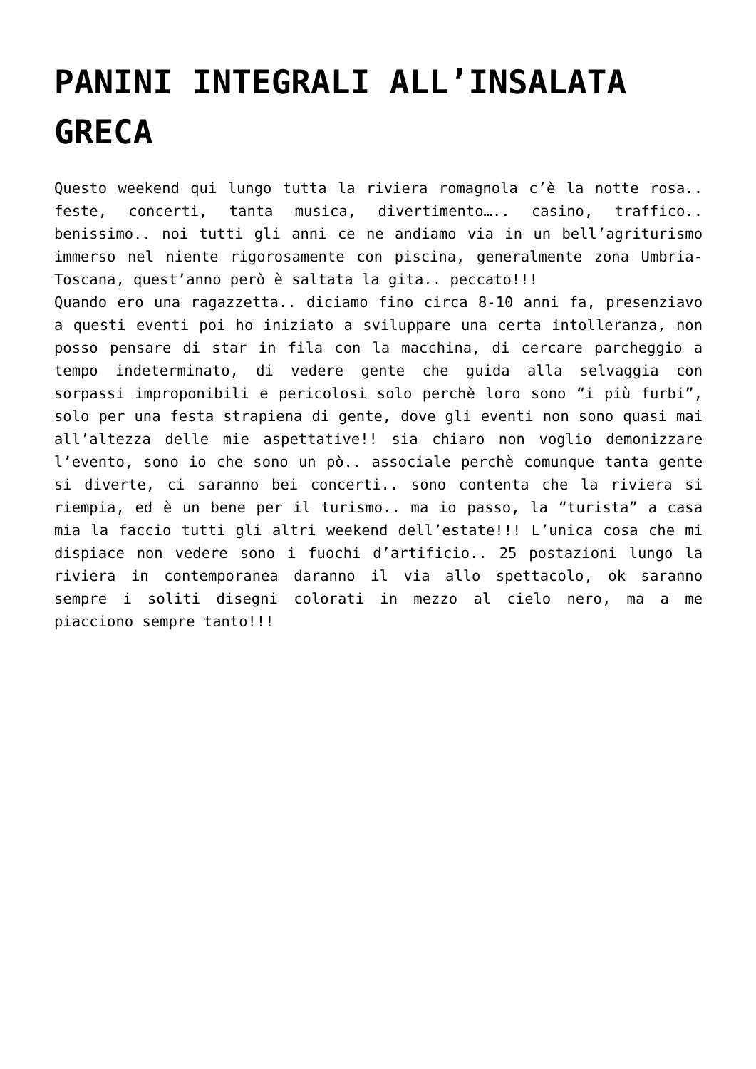PANINI INTEGRALI ALL’INSALATA GRECA
Questo weekend qui lungo tutta la riviera romagnola c’è la notte rosa.. feste, concerti, tanta musica, divertimento….. casino, traffico.. benissimo.. noi tutti gli anni ce ne andiamo via in un bell’agriturismo immerso nel niente rigorosamente con piscina, generalmente zona Umbria-Toscana, quest’anno però è saltata la gita.. peccato!!!
Quando ero una ragazzetta.. diciamo fino circa 8-10 anni fa, presenziavo a questi eventi poi ho iniziato a sviluppare una certa intolleranza, non posso pensare di star in fila con la macchina, di cercare parcheggio a tempo indeterminato, di vedere gente che guida alla selvaggia con sorpassi improponibili e pericolosi solo perchè loro sono “i più furbi”, solo per una festa strapiena di gente, dove gli eventi non sono quasi mai all’altezza delle mie aspettative!! sia chiaro non voglio demonizzare l’evento, sono io che sono un pò.. associale perchè comunque tanta gente si diverte, ci saranno bei concerti.. sono contenta che la riviera si riempia, ed è un bene per il turismo.. ma io passo, la “turista” a casa mia la faccio tutti gli altri weekend dell’estate!!! L’unica cosa che mi dispiace non vedere sono i fuochi d’artificio.. 25 postazioni lungo la riviera in contemporanea daranno il via allo spettacolo, ok saranno sempre i soliti disegni colorati in mezzo al cielo nero, ma a me piacciono sempre tanto!!!